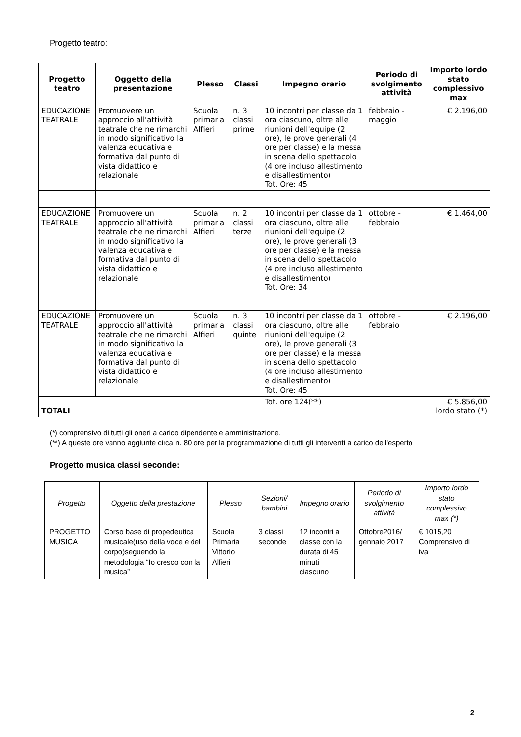Progetto teatro:
| Progetto teatro | Oggetto della presentazione | Plesso | Classi | Impegno orario | Periodo di svolgimento attività | Importo lordo stato complessivo max |
| --- | --- | --- | --- | --- | --- | --- |
| EDUCAZIONE TEATRALE | Promuovere un approccio all'attività teatrale che ne rimarchi in modo significativo la valenza educativa e formativa dal punto di vista didattico e relazionale | Scuola primaria Alfieri | n. 3 classi prime | 10 incontri per classe da 1 ora ciascuno, oltre alle riunioni dell'equipe (2 ore), le prove generali (4 ore per classe) e la messa in scena dello spettacolo (4 ore incluso allestimento e disallestimento) Tot. Ore: 45 | febbraio - maggio | € 2.196,00 |
| EDUCAZIONE TEATRALE | Promuovere un approccio all'attività teatrale che ne rimarchi in modo significativo la valenza educativa e formativa dal punto di vista didattico e relazionale | Scuola primaria Alfieri | n. 2 classi terze | 10 incontri per classe da 1 ora ciascuno, oltre alle riunioni dell'equipe (2 ore), le prove generali (3 ore per classe) e la messa in scena dello spettacolo (4 ore incluso allestimento e disallestimento) Tot. Ore: 34 | ottobre - febbraio | € 1.464,00 |
| EDUCAZIONE TEATRALE | Promuovere un approccio all'attività teatrale che ne rimarchi in modo significativo la valenza educativa e formativa dal punto di vista didattico e relazionale | Scuola primaria Alfieri | n. 3 classi quinte | 10 incontri per classe da 1 ora ciascuno, oltre alle riunioni dell'equipe (2 ore), le prove generali (3 ore per classe) e la messa in scena dello spettacolo (4 ore incluso allestimento e disallestimento) Tot. Ore: 45 | ottobre - febbraio | € 2.196,00 |
| TOTALI | | | | Tot. ore 124(**) | | € 5.856,00 lordo stato (*) |
(*) comprensivo di tutti gli oneri a carico dipendente e amministrazione.
(**) A queste ore vanno aggiunte circa n. 80 ore per la programmazione di tutti gli interventi a carico dell'esperto
Progetto musica classi seconde:
| Progetto | Oggetto della prestazione | Plesso | Sezioni/ bambini | Impegno orario | Periodo di svolgimento attività | Importo lordo stato complessivo max (*) |
| PROGETTO MUSICA | Corso base di propedeutica musicale(uso della voce e del corpo)seguendo la metodologia “Io cresco con la musica” | Scuola Primaria Vittorio Alfieri | 3 classi seconde | 12 incontri a classe con la durata di 45 minuti ciascuno | Ottobre2016/ gennaio 2017 | € 1015,20 Comprensivo di iva |
2